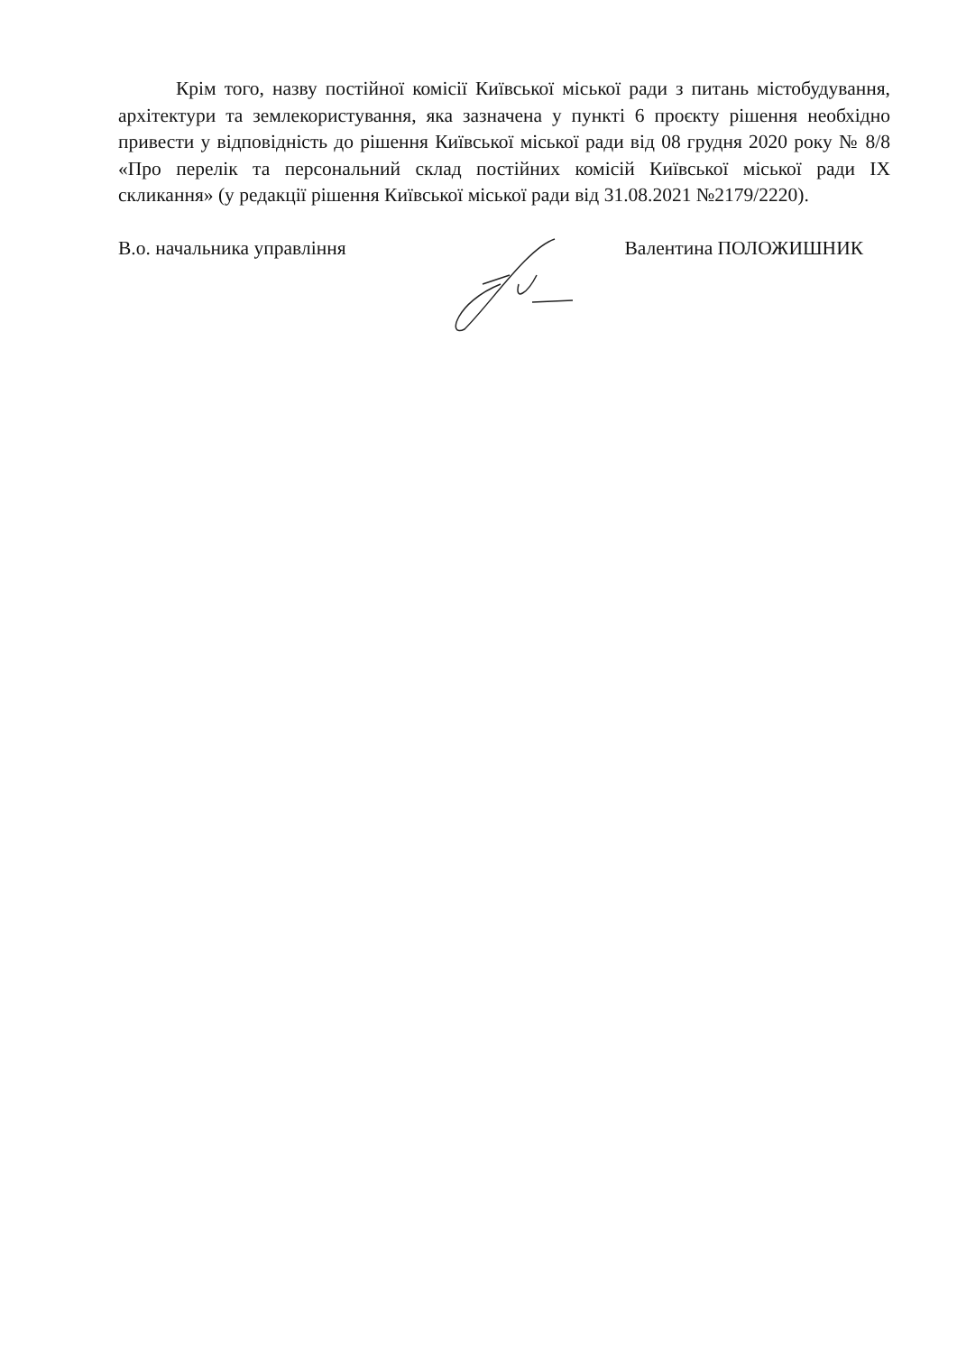Крім того, назву постійної комісії Київської міської ради з питань містобудування, архітектури та землекористування, яка зазначена у пункті 6 проєкту рішення необхідно привести у відповідність до рішення Київської міської ради від 08 грудня 2020 року № 8/8 «Про перелік та персональний склад постійних комісій Київської міської ради IX скликання» (у редакції рішення Київської міської ради від 31.08.2021 №2179/2220).
В.о. начальника управління Валентина ПОЛОЖИШНИК